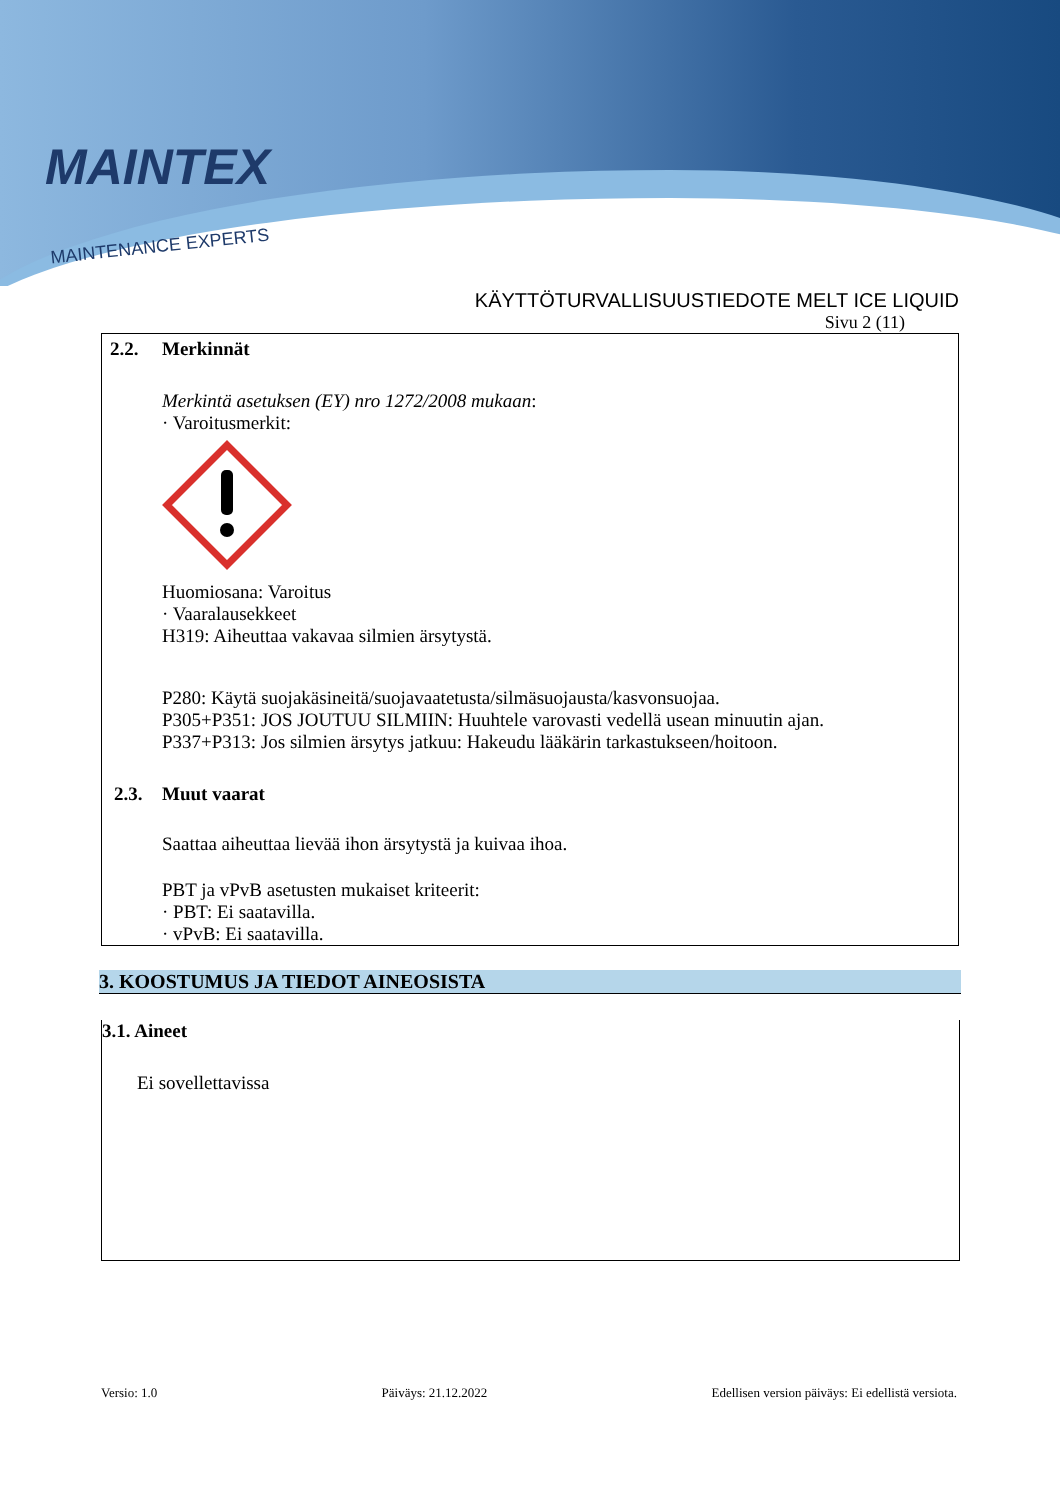MAINTEX
MAINTENANCE EXPERTS
KÄYTTÖTURVALLISUUSTIEDOTE MELT ICE LIQUID
Sivu 2 (11)
2.2. Merkinnät
Merkintä asetuksen (EY) nro 1272/2008 mukaan:
· Varoitusmerkit:
Huomiosana: Varoitus
· Vaaralausekkeet
H319: Aiheuttaa vakavaa silmien ärsytystä.
P280: Käytä suojakäsineitä/suojavaatetusta/silmäsuojausta/kasvonsuojaa.
P305+P351: JOS JOUTUU SILMIIN: Huuhtele varovasti vedellä usean minuutin ajan.
P337+P313: Jos silmien ärsytys jatkuu: Hakeudu lääkärin tarkastukseen/hoitoon.
2.3. Muut vaarat
Saattaa aiheuttaa lievää ihon ärsytystä ja kuivaa ihoa.
PBT ja vPvB asetusten mukaiset kriteerit:
· PBT: Ei saatavilla.
· vPvB: Ei saatavilla.
3. KOOSTUMUS JA TIEDOT AINEOSISTA
3.1. Aineet
Ei sovellettavissa
Versio: 1.0 Päiväys: 21.12.2022 Edellisen version päiväys: Ei edellistä versiota.